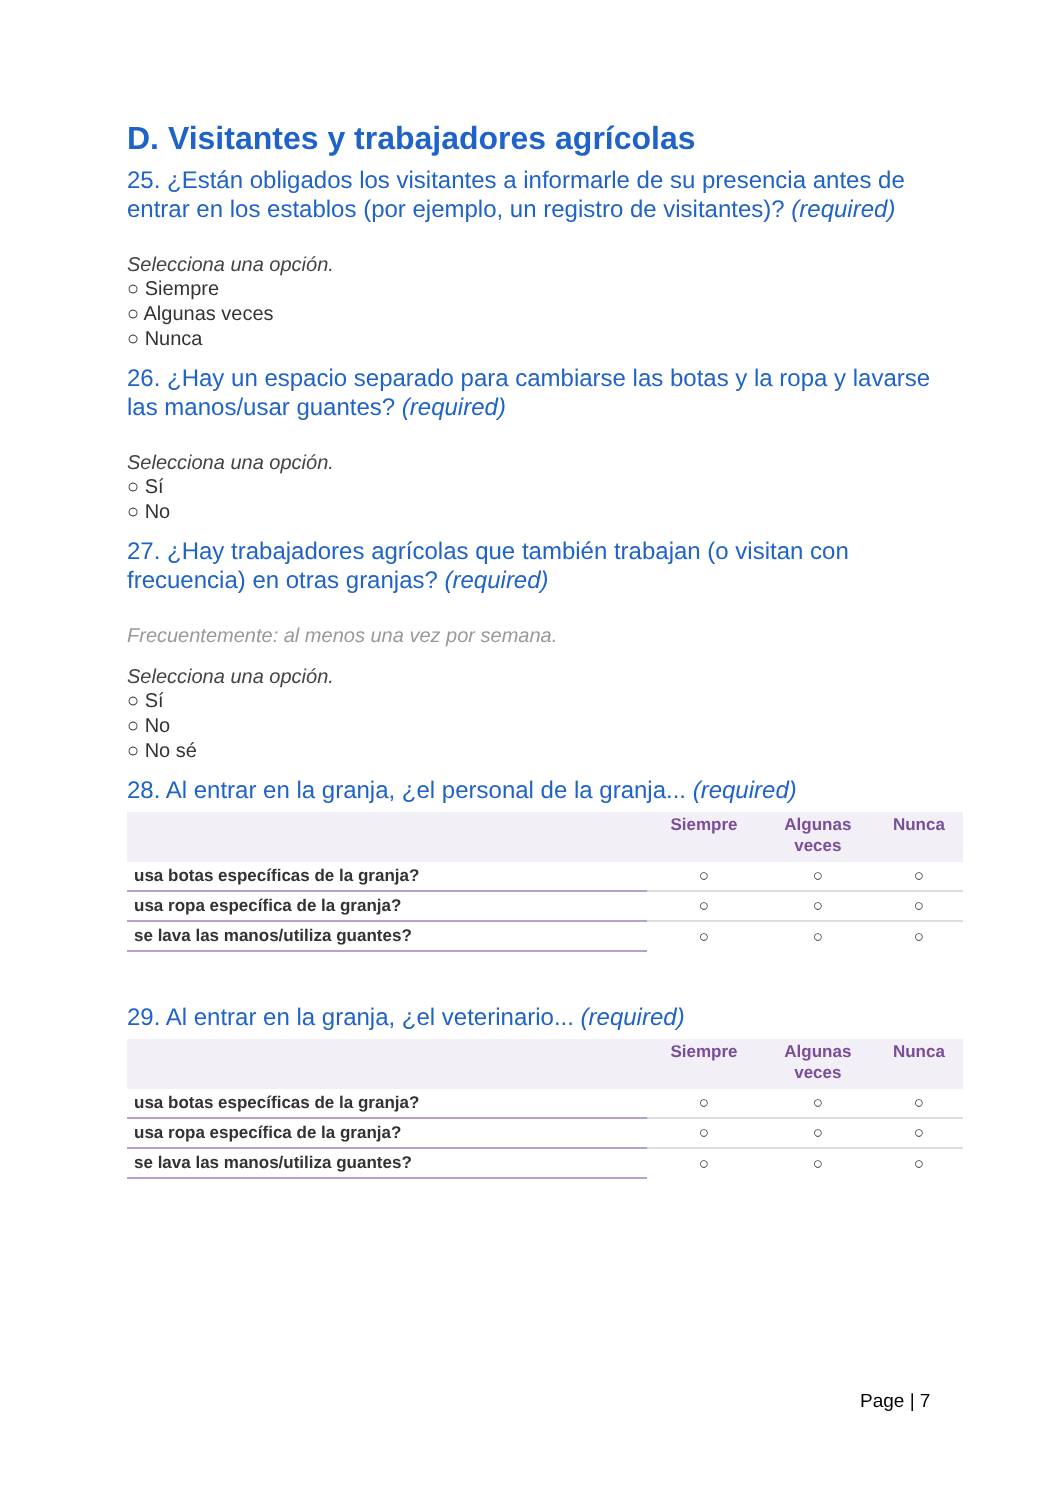D. Visitantes y trabajadores agrícolas
25. ¿Están obligados los visitantes a informarle de su presencia antes de entrar en los establos (por ejemplo, un registro de visitantes)? (required)
Selecciona una opción.
○ Siempre
○ Algunas veces
○ Nunca
26. ¿Hay un espacio separado para cambiarse las botas y la ropa y lavarse las manos/usar guantes? (required)
Selecciona una opción.
○ Sí
○ No
27. ¿Hay trabajadores agrícolas que también trabajan (o visitan con frecuencia) en otras granjas? (required)
Frecuentemente: al menos una vez por semana.
Selecciona una opción.
○ Sí
○ No
○ No sé
28. Al entrar en la granja, ¿el personal de la granja... (required)
| | Siempre | Algunas veces | Nunca |
| --- | --- | --- | --- |
| usa botas específicas de la granja? | ○ | ○ | ○ |
| usa ropa específica de la granja? | ○ | ○ | ○ |
| se lava las manos/utiliza guantes? | ○ | ○ | ○ |
29. Al entrar en la granja, ¿el veterinario... (required)
| | Siempre | Algunas veces | Nunca |
| --- | --- | --- | --- |
| usa botas específicas de la granja? | ○ | ○ | ○ |
| usa ropa específica de la granja? | ○ | ○ | ○ |
| se lava las manos/utiliza guantes? | ○ | ○ | ○ |
Page | 7